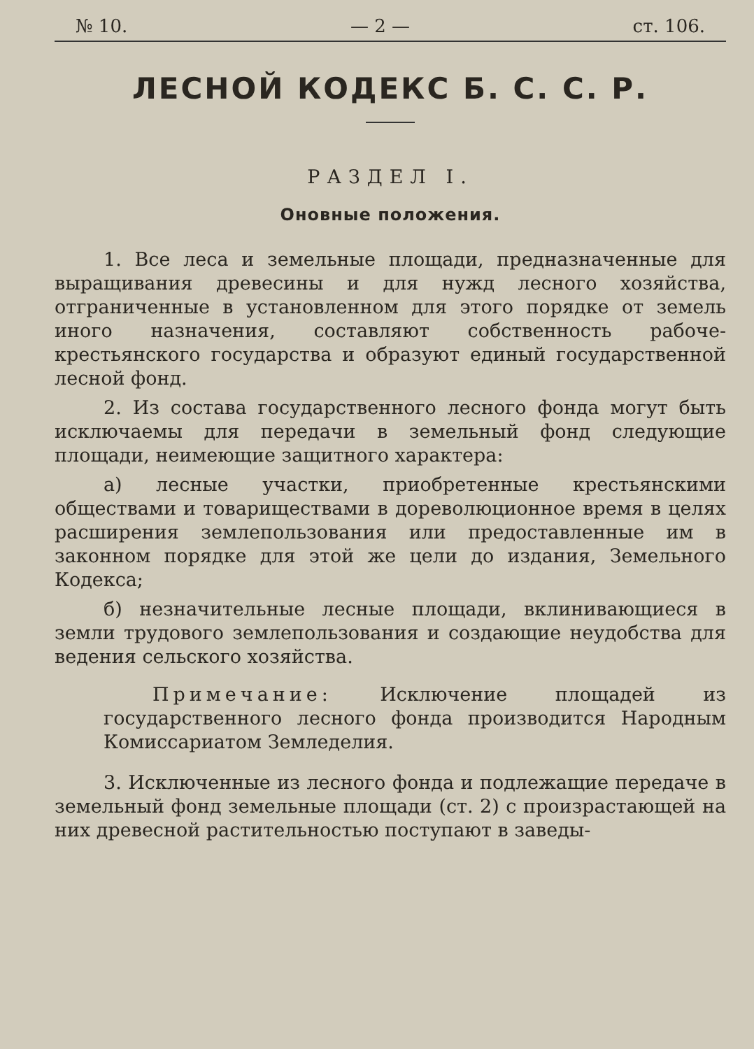№ 10. — 2 — ст. 106.
ЛЕСНОЙ КОДЕКС Б. С. С. Р.
РАЗДЕЛ I.
Оновные положения.
1. Все леса и земельные площади, предназначенные для выращивания древесины и для нужд лесного хозяйства, отграниченные в установленном для этого порядке от земель иного назначения, составляют собственность рабоче-крестьянского государства и образуют единый государственной лесной фонд.
2. Из состава государственного лесного фонда могут быть исключаемы для передачи в земельный фонд следующие площади, неимеющие защитного характера:
а) лесные участки, приобретенные крестьянскими обществами и товариществами в дореволюционное время в целях расширения землепользования или предоставленные им в законном порядке для этой же цели до издания, Земельного Кодекса;
б) незначительные лесные площади, вклинивающиеся в земли трудового землепользования и создающие неудобства для ведения сельского хозяйства.
Примечание: Исключение площадей из государственного лесного фонда производится Народным Комиссариатом Земледелия.
3. Исключенные из лесного фонда и подлежащие передаче в земельный фонд земельные площади (ст. 2) с произрастающей на них древесной растительностью поступают в заведы-